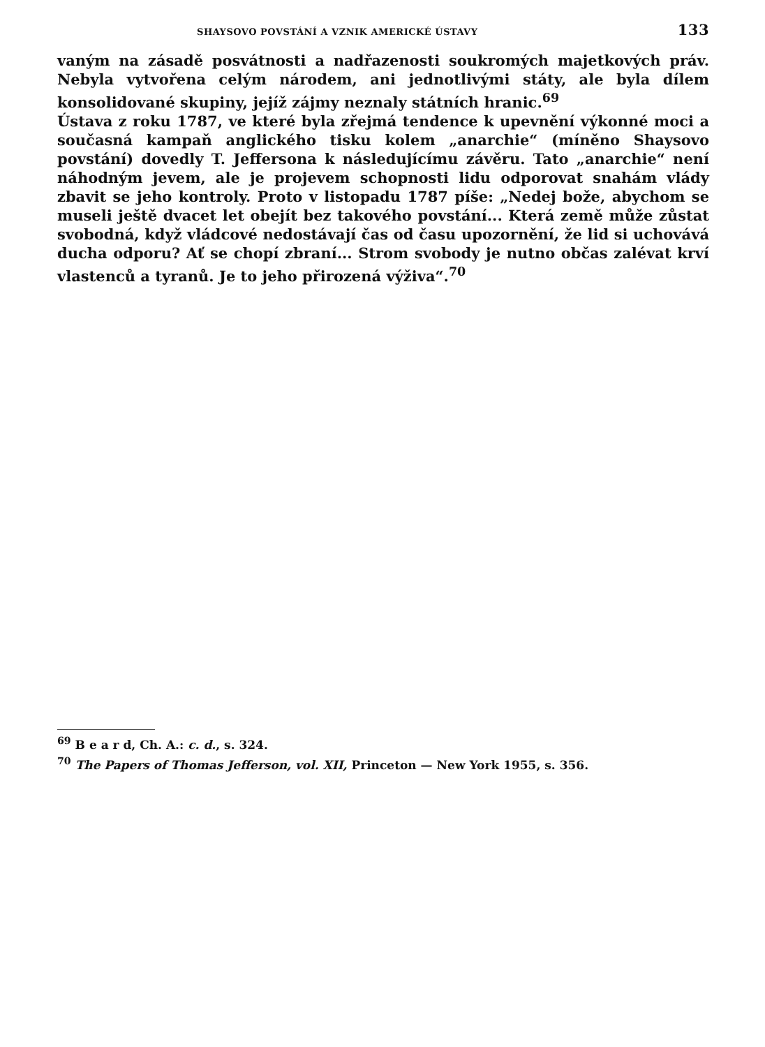SHAYSOVO POVSTÁNÍ A VZNIK AMERICKÉ ÚSTAVY 133
vaným na zásadě posvátnosti a nadřazenosti soukromých majetkových práv. Nebyla vytvořena celým národem, ani jednotlivými státy, ale byla dílem konsolidované skupiny, jejíž zájmy neznaly státních hranic.<sup>69</sup>
Ústava z roku 1787, ve které byla zřejmá tendence k upevnění výkonné moci a současná kampaň anglického tisku kolem „anarchie“ (míněno Shaysovo povstání) dovedly T. Jeffersona k následujícímu závěru. Tato „anarchie“ není náhodným jevem, ale je projevem schopnosti lidu odporovat snahám vlády zbavit se jeho kontroly. Proto v listopadu 1787 píše: „Nedej bože, abychom se museli ještě dvacet let obejít bez takového povstání... Která země může zůstat svobodná, když vládcové nedostávají čas od času upozornění, že lid si uchovává ducha odporu? Ať se chopí zbraní... Strom svobody je nutno občas zalévat krví vlastenců a tyranů. Je to jeho přirozená výživa“.<sup>70</sup>
<sup>69</sup> B e a r d, Ch. A.: c. d., s. 324.
<sup>70</sup> The Papers of Thomas Jefferson, vol. XII, Princeton — New York 1955, s. 356.